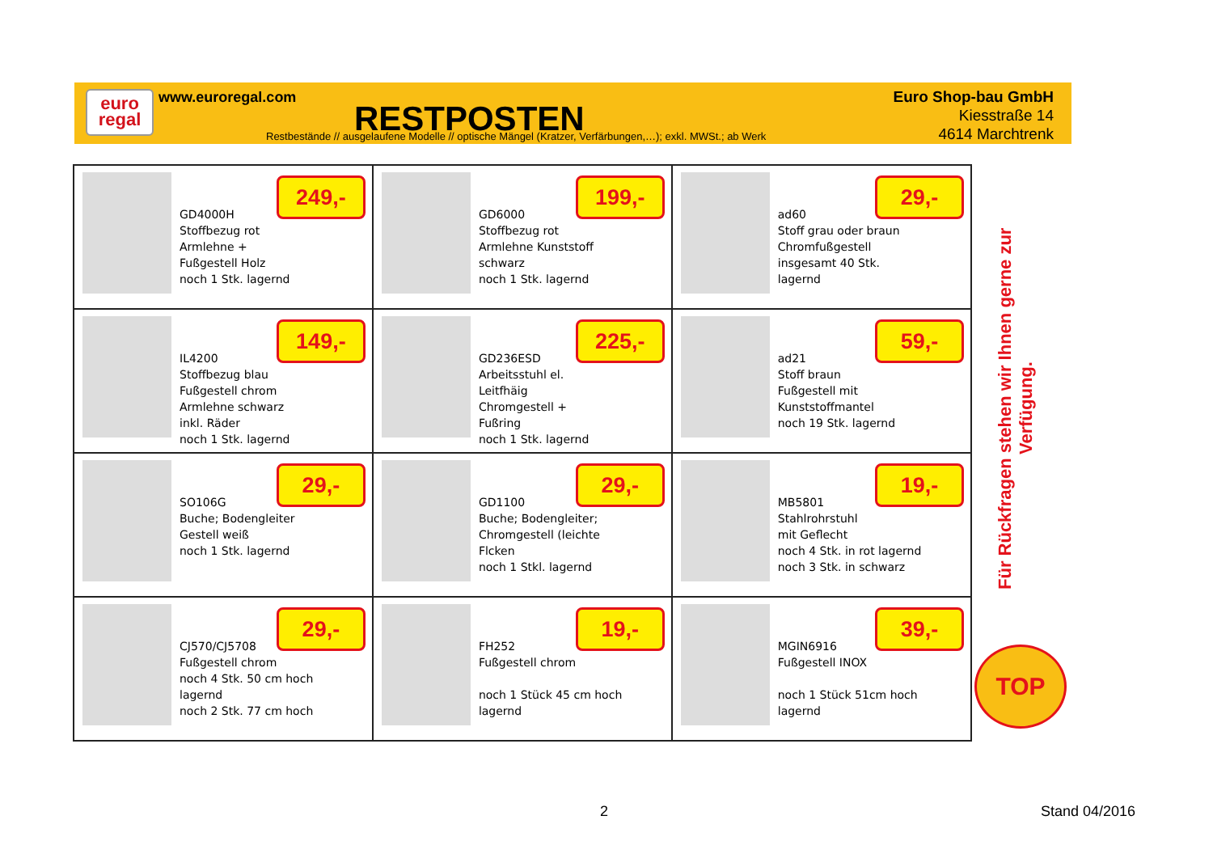euro
regal
www.euroregal.com
RESTPOSTEN
Restbestände // ausgelaufene Modelle // optische Mängel (Kratzer, Verfärbungen,…); exkl. MWSt.; ab Werk
Euro Shop-bau GmbH
Kiesstraße 14
4614 Marchtrenk
| GD4000H Stoffbezug rot Armlehne + Fußgestell Holz noch 1 Stk. lagernd 249,- | GD6000 Stoffbezug rot Armlehne Kunststoff schwarz noch 1 Stk. lagernd 199,- | ad60 Stoff grau oder braun Chromfußgestell insgesamt 40 Stk. lagernd 29,- |
| IL4200 Stoffbezug blau Fußgestell chrom Armlehne schwarz inkl. Räder noch 1 Stk. lagernd 149,- | GD236ESD Arbeitsstuhl el. Leitfhäig Chromgestell + Fußring noch 1 Stk. lagernd 225,- | ad21 Stoff braun Fußgestell mit Kunststoffmantel noch 19 Stk. lagernd 59,- |
| SO106G Buche; Bodengleiter Gestell weiß noch 1 Stk. lagernd 29,- | GD1100 Buche; Bodengleiter; Chromgestell (leichte Flcken noch 1 Stkl. lagernd 29,- | MB5801 Stahlrohrstuhl mit Geflecht noch 4 Stk. in rot lagernd noch 3 Stk. in schwarz 19,- |
| CJ570/CJ5708 Fußgestell chrom noch 4 Stk. 50 cm hoch lagernd noch 2 Stk. 77 cm hoch 29,- | FH252 Fußgestell chrom noch 1 Stück 45 cm hoch lagernd 19,- | MGIN6916 Fußgestell INOX noch 1 Stück 51cm hoch lagernd 39,- |
Für Rückfragen stehen wir Ihnen gerne zur Verfügung.
TOP
2 Stand 04/2016